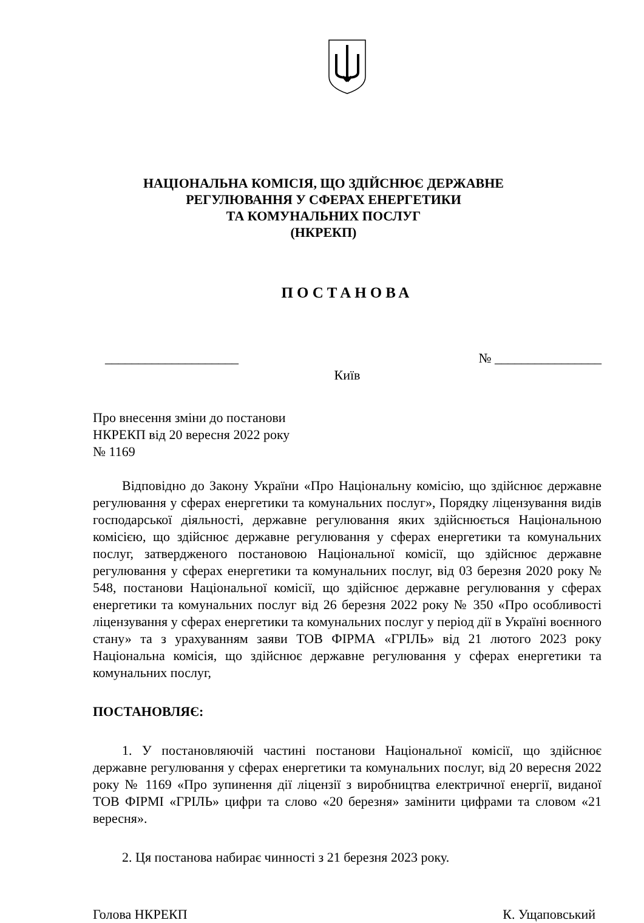НАЦІОНАЛЬНА КОМІСІЯ, ЩО ЗДІЙСНЮЄ ДЕРЖАВНЕ
РЕГУЛЮВАННЯ У СФЕРАХ ЕНЕРГЕТИКИ
ТА КОМУНАЛЬНИХ ПОСЛУГ
(НКРЕКП)
ПОСТАНОВА
____________________ № ________________
Київ
Про внесення зміни до постанови
НКРЕКП від 20 вересня 2022 року
№ 1169
Відповідно до Закону України «Про Національну комісію, що здійснює державне регулювання у сферах енергетики та комунальних послуг», Порядку ліцензування видів господарської діяльності, державне регулювання яких здійснюється Національною комісією, що здійснює державне регулювання у сферах енергетики та комунальних послуг, затвердженого постановою Національної комісії, що здійснює державне регулювання у сферах енергетики та комунальних послуг, від 03 березня 2020 року № 548, постанови Національної комісії, що здійснює державне регулювання у сферах енергетики та комунальних послуг від 26 березня 2022 року № 350 «Про особливості ліцензування у сферах енергетики та комунальних послуг у період дії в Україні воєнного стану» та з урахуванням заяви ТОВ ФІРМА «ГРІЛЬ» від 21 лютого 2023 року Національна комісія, що здійснює державне регулювання у сферах енергетики та комунальних послуг,
ПОСТАНОВЛЯЄ:
1. У постановляючій частині постанови Національної комісії, що здійснює державне регулювання у сферах енергетики та комунальних послуг, від 20 вересня 2022 року № 1169 «Про зупинення дії ліцензії з виробництва електричної енергії, виданої ТОВ ФІРМІ «ГРІЛЬ» цифри та слово «20 березня» замінити цифрами та словом «21 вересня».
2. Ця постанова набирає чинності з 21 березня 2023 року.
Голова НКРЕКП К. Ущаповський